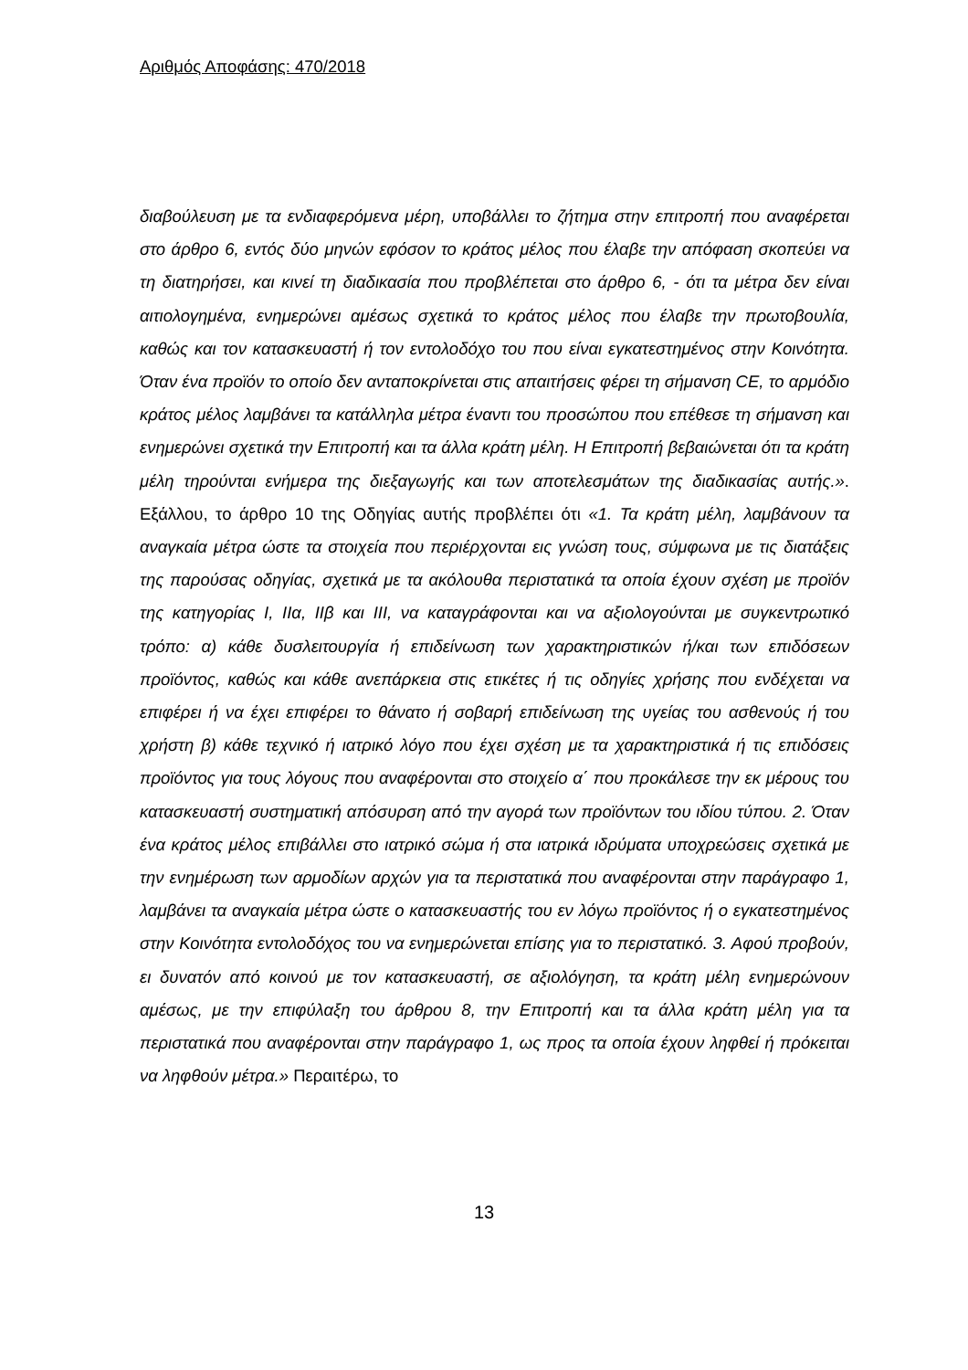Αριθμός Αποφάσης: 470/2018
διαβούλευση με τα ενδιαφερόμενα μέρη, υποβάλλει το ζήτημα στην επιτροπή που αναφέρεται στο άρθρο 6, εντός δύο μηνών εφόσον το κράτος μέλος που έλαβε την απόφαση σκοπεύει να τη διατηρήσει, και κινεί τη διαδικασία που προβλέπεται στο άρθρο 6, - ότι τα μέτρα δεν είναι αιτιολογημένα, ενημερώνει αμέσως σχετικά το κράτος μέλος που έλαβε την πρωτοβουλία, καθώς και τον κατασκευαστή ή τον εντολοδόχο του που είναι εγκατεστημένος στην Κοινότητα. Όταν ένα προϊόν το οποίο δεν ανταποκρίνεται στις απαιτήσεις φέρει τη σήμανση CE, το αρμόδιο κράτος μέλος λαμβάνει τα κατάλληλα μέτρα έναντι του προσώπου που επέθεσε τη σήμανση και ενημερώνει σχετικά την Επιτροπή και τα άλλα κράτη μέλη. Η Επιτροπή βεβαιώνεται ότι τα κράτη μέλη τηρούνται ενήμερα της διεξαγωγής και των αποτελεσμάτων της διαδικασίας αυτής.». Εξάλλου, το άρθρο 10 της Οδηγίας αυτής προβλέπει ότι «1. Τα κράτη μέλη, λαμβάνουν τα αναγκαία μέτρα ώστε τα στοιχεία που περιέρχονται εις γνώση τους, σύμφωνα με τις διατάξεις της παρούσας οδηγίας, σχετικά με τα ακόλουθα περιστατικά τα οποία έχουν σχέση με προϊόν της κατηγορίας I, IIα, IIβ και III, να καταγράφονται και να αξιολογούνται με συγκεντρωτικό τρόπο: α) κάθε δυσλειτουργία ή επιδείνωση των χαρακτηριστικών ή/και των επιδόσεων προϊόντος, καθώς και κάθε ανεπάρκεια στις ετικέτες ή τις οδηγίες χρήσης που ενδέχεται να επιφέρει ή να έχει επιφέρει το θάνατο ή σοβαρή επιδείνωση της υγείας του ασθενούς ή του χρήστη β) κάθε τεχνικό ή ιατρικό λόγο που έχει σχέση με τα χαρακτηριστικά ή τις επιδόσεις προϊόντος για τους λόγους που αναφέρονται στο στοιχείο α΄ που προκάλεσε την εκ μέρους του κατασκευαστή συστηματική απόσυρση από την αγορά των προϊόντων του ιδίου τύπου. 2. Όταν ένα κράτος μέλος επιβάλλει στο ιατρικό σώμα ή στα ιατρικά ιδρύματα υποχρεώσεις σχετικά με την ενημέρωση των αρμοδίων αρχών για τα περιστατικά που αναφέρονται στην παράγραφο 1, λαμβάνει τα αναγκαία μέτρα ώστε ο κατασκευαστής του εν λόγω προϊόντος ή ο εγκατεστημένος στην Κοινότητα εντολοδόχος του να ενημερώνεται επίσης για το περιστατικό. 3. Αφού προβούν, ει δυνατόν από κοινού με τον κατασκευαστή, σε αξιολόγηση, τα κράτη μέλη ενημερώνουν αμέσως, με την επιφύλαξη του άρθρου 8, την Επιτροπή και τα άλλα κράτη μέλη για τα περιστατικά που αναφέρονται στην παράγραφο 1, ως προς τα οποία έχουν ληφθεί ή πρόκειται να ληφθούν μέτρα.» Περαιτέρω, το
13